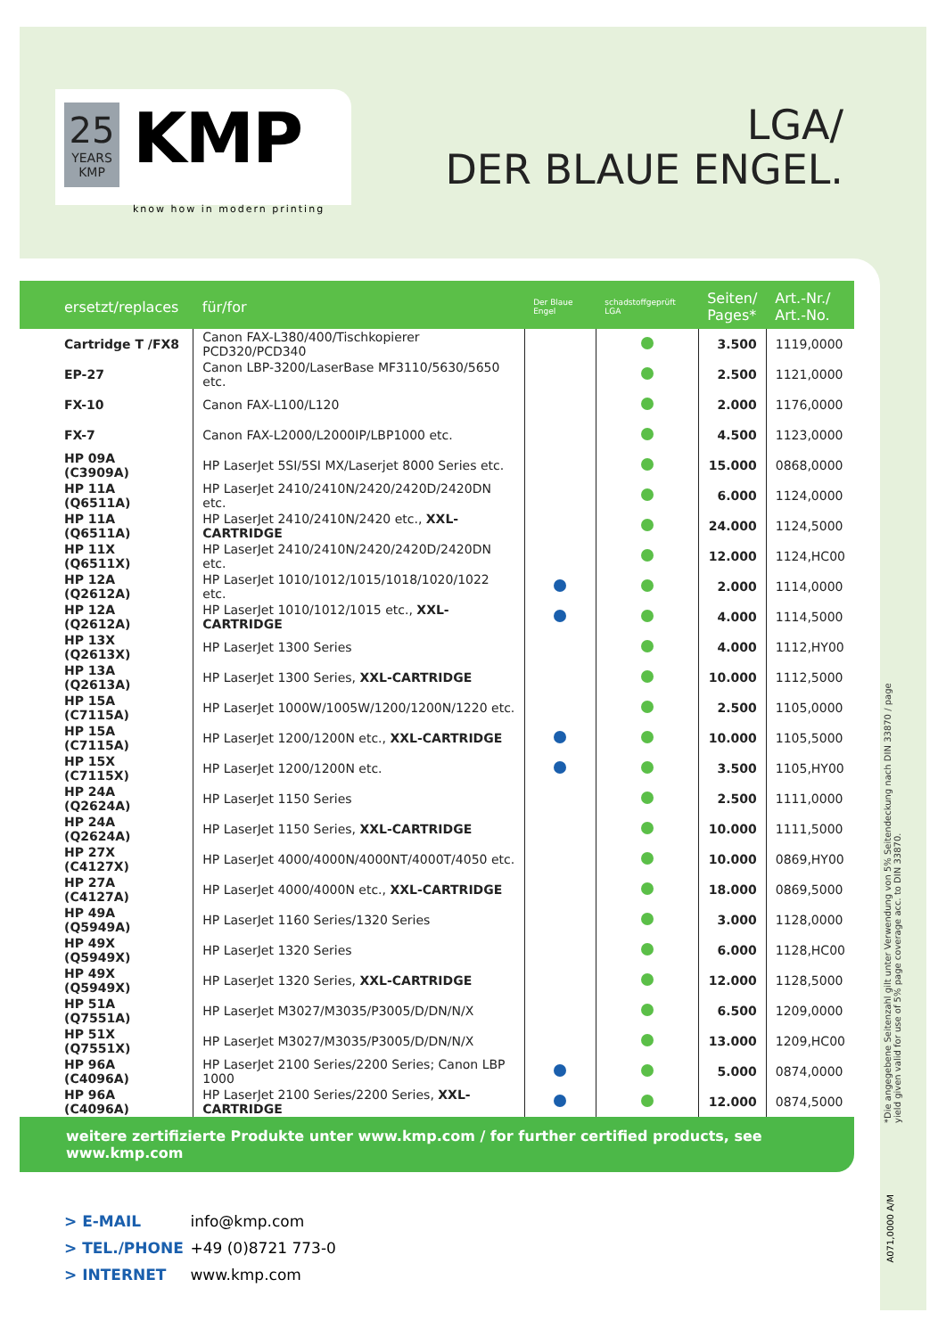25
YEARS
KMP
KMP
know how in modern printing
LGA/
DER BLAUE ENGEL.
| ersetzt/replaces | für/for | Der Blaue Engel | schadstoffgeprüft LGA | Seiten/ Pages* | Art.-Nr./ Art.-No. |
| --- | --- | --- | --- | --- | --- |
| Cartridge T /FX8 | Canon FAX-L380/400/Tischkopierer PCD320/PCD340 | | | 3.500 | 1119,0000 |
| EP-27 | Canon LBP-3200/LaserBase MF3110/5630/5650 etc. | | | 2.500 | 1121,0000 |
| FX-10 | Canon FAX-L100/L120 | | | 2.000 | 1176,0000 |
| FX-7 | Canon FAX-L2000/L2000IP/LBP1000 etc. | | | 4.500 | 1123,0000 |
| HP 09A (C3909A) | HP LaserJet 5SI/5SI MX/Laserjet 8000 Series etc. | | | 15.000 | 0868,0000 |
| HP 11A (Q6511A) | HP LaserJet 2410/2410N/2420/2420D/2420DN etc. | | | 6.000 | 1124,0000 |
| HP 11A (Q6511A) | HP LaserJet 2410/2410N/2420 etc., XXL-CARTRIDGE | | | 24.000 | 1124,5000 |
| HP 11X (Q6511X) | HP LaserJet 2410/2410N/2420/2420D/2420DN etc. | | | 12.000 | 1124,HC00 |
| HP 12A (Q2612A) | HP LaserJet 1010/1012/1015/1018/1020/1022 etc. | | | 2.000 | 1114,0000 |
| HP 12A (Q2612A) | HP LaserJet 1010/1012/1015 etc., XXL-CARTRIDGE | | | 4.000 | 1114,5000 |
| HP 13X (Q2613X) | HP LaserJet 1300 Series | | | 4.000 | 1112,HY00 |
| HP 13A (Q2613A) | HP LaserJet 1300 Series, XXL-CARTRIDGE | | | 10.000 | 1112,5000 |
| HP 15A (C7115A) | HP LaserJet 1000W/1005W/1200/1200N/1220 etc. | | | 2.500 | 1105,0000 |
| HP 15A (C7115A) | HP LaserJet 1200/1200N etc., XXL-CARTRIDGE | | | 10.000 | 1105,5000 |
| HP 15X (C7115X) | HP LaserJet 1200/1200N etc. | | | 3.500 | 1105,HY00 |
| HP 24A (Q2624A) | HP LaserJet 1150 Series | | | 2.500 | 1111,0000 |
| HP 24A (Q2624A) | HP LaserJet 1150 Series, XXL-CARTRIDGE | | | 10.000 | 1111,5000 |
| HP 27X (C4127X) | HP LaserJet 4000/4000N/4000NT/4000T/4050 etc. | | | 10.000 | 0869,HY00 |
| HP 27A (C4127A) | HP LaserJet 4000/4000N etc., XXL-CARTRIDGE | | | 18.000 | 0869,5000 |
| HP 49A (Q5949A) | HP LaserJet 1160 Series/1320 Series | | | 3.000 | 1128,0000 |
| HP 49X (Q5949X) | HP LaserJet 1320 Series | | | 6.000 | 1128,HC00 |
| HP 49X (Q5949X) | HP LaserJet 1320 Series, XXL-CARTRIDGE | | | 12.000 | 1128,5000 |
| HP 51A (Q7551A) | HP LaserJet M3027/M3035/P3005/D/DN/N/X | | | 6.500 | 1209,0000 |
| HP 51X (Q7551X) | HP LaserJet M3027/M3035/P3005/D/DN/N/X | | | 13.000 | 1209,HC00 |
| HP 96A (C4096A) | HP LaserJet 2100 Series/2200 Series; Canon LBP 1000 | | | 5.000 | 0874,0000 |
| HP 96A (C4096A) | HP LaserJet 2100 Series/2200 Series, XXL-CARTRIDGE | | | 12.000 | 0874,5000 |
weitere zertifizierte Produkte unter www.kmp.com / for further certified products, see www.kmp.com
> E-MAIL info@kmp.com
> TEL./PHONE +49 (0)8721 773-0
> INTERNET www.kmp.com
*Die angegebene Seitenzahl gilt unter Verwendung von 5% Seitendeckung nach DIN 33870 / page yield given valid for use of 5% page coverage acc. to DIN 33870.
A071,0000 A/M